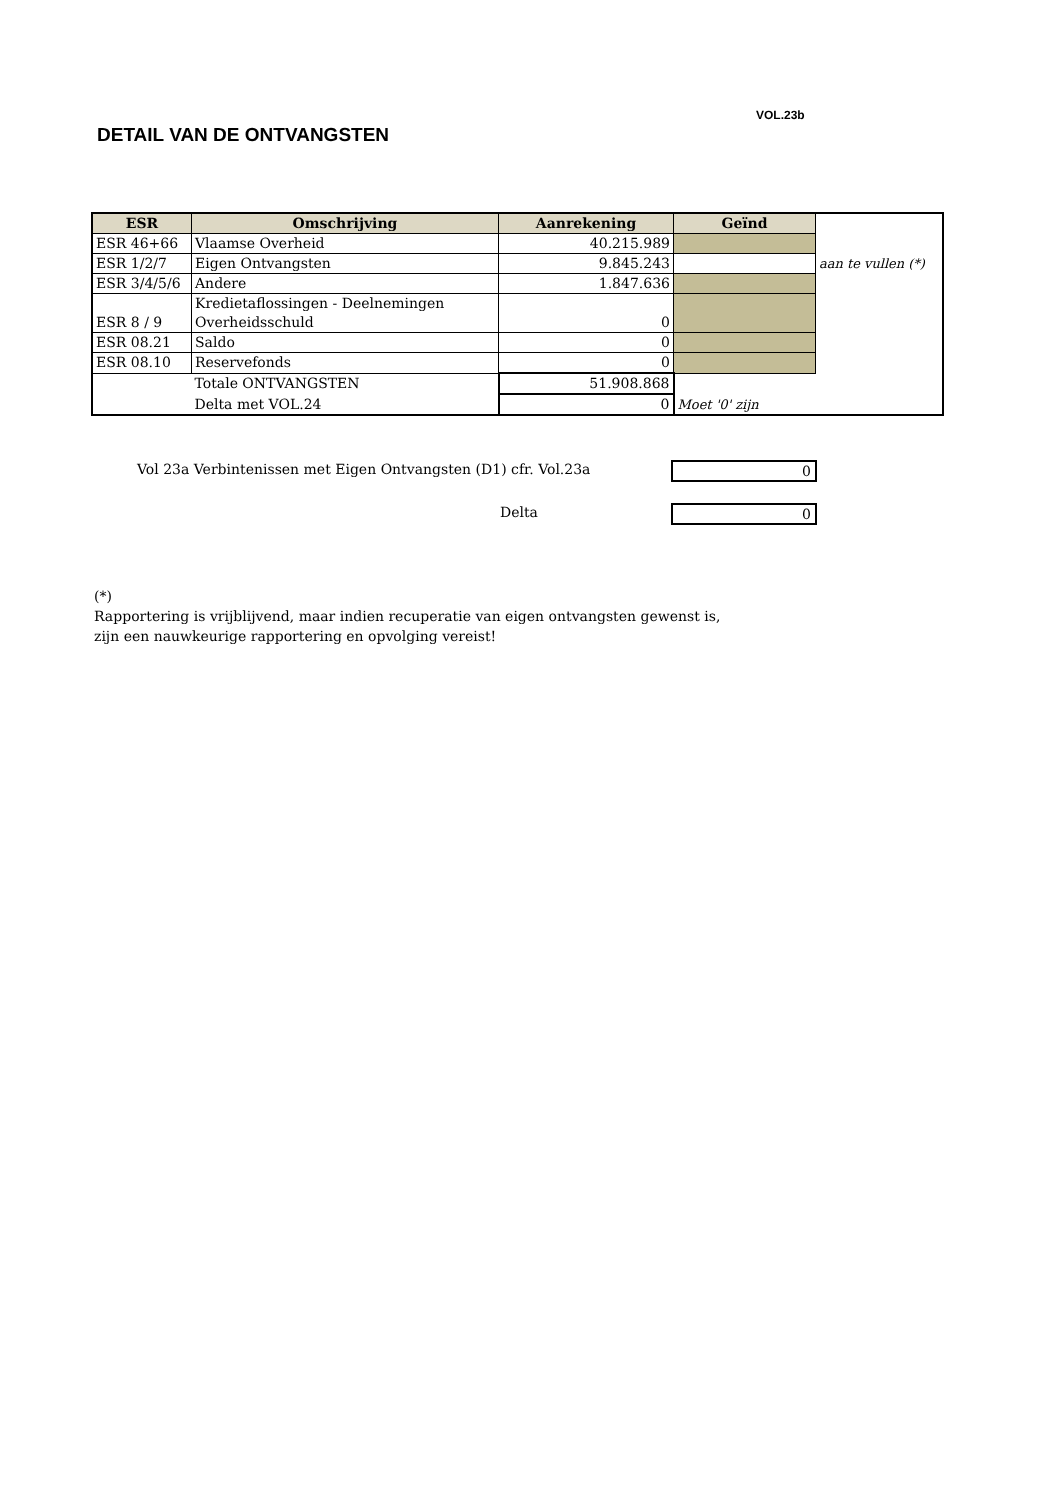VOL.23b
DETAIL VAN DE ONTVANGSTEN
| ESR | Omschrijving | Aanrekening | Geïnd | |
| --- | --- | --- | --- | --- |
| ESR 46+66 | Vlaamse Overheid | 40.215.989 | | |
| ESR 1/2/7 | Eigen Ontvangsten | 9.845.243 | | aan te vullen (*) |
| ESR 3/4/5/6 | Andere | 1.847.636 | | |
| ESR 8 / 9 | Kredietaflossingen - Deelnemingen Overheidsschuld | 0 | | |
| ESR 08.21 | Saldo | 0 | | |
| ESR 08.10 | Reservefonds | 0 | | |
| | Totale ONTVANGSTEN | 51.908.868 | | |
| | Delta met VOL.24 | 0 | Moet '0' zijn | |
Vol 23a Verbintenissen met Eigen Ontvangsten (D1) cfr. Vol.23a
0
Delta 0
(*)
Rapportering is vrijblijvend, maar indien recuperatie van eigen ontvangsten gewenst is,
zijn een nauwkeurige rapportering en opvolging vereist!